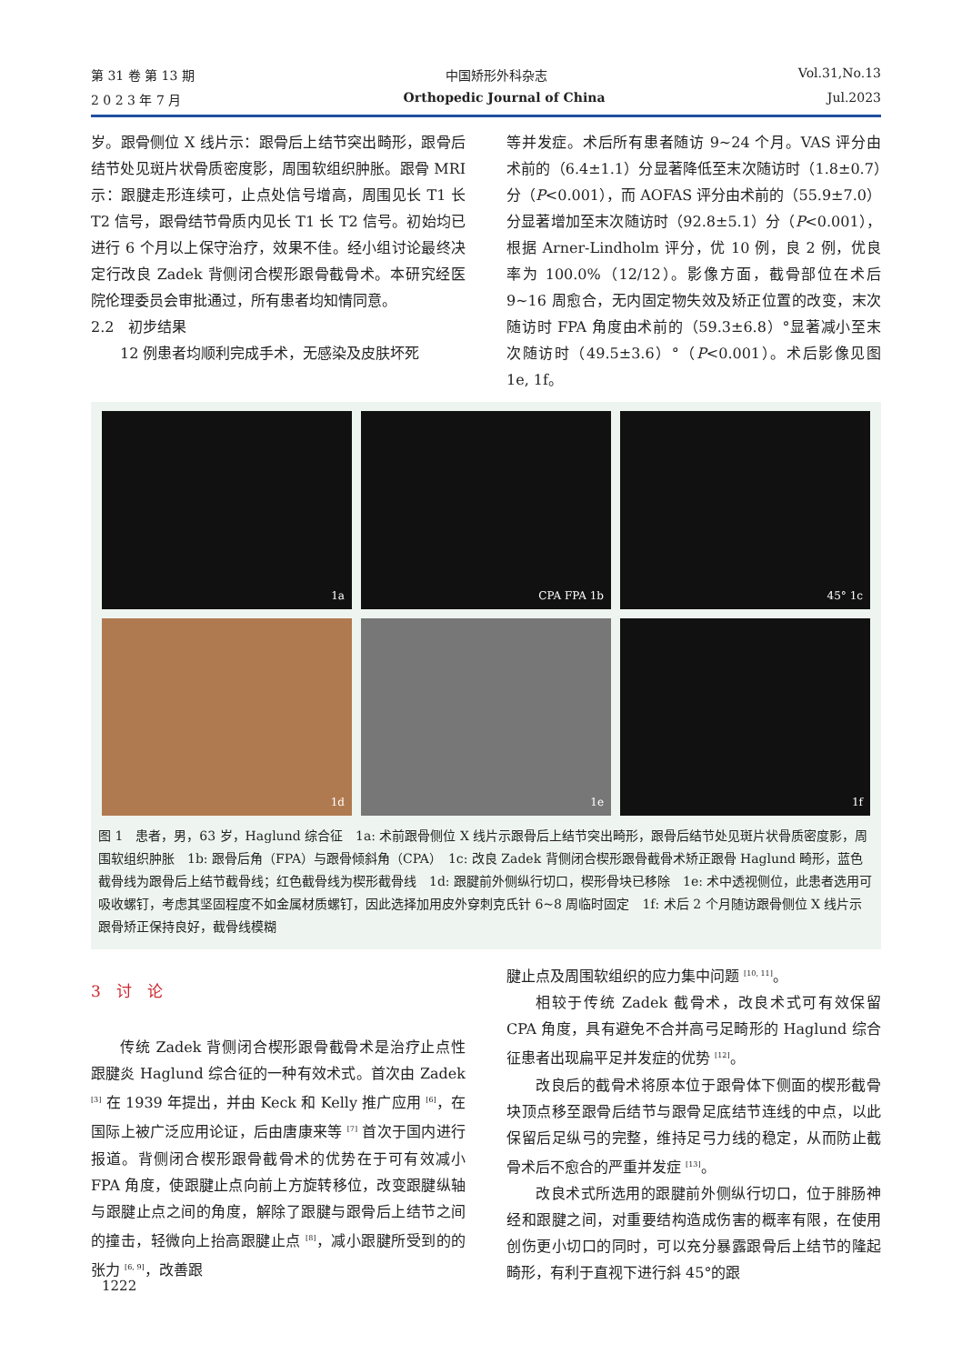第 31 卷 第 13 期 中国矫形外科杂志 Vol.31,No.13
2 0 2 3 年 7 月 Orthopedic Journal of China Jul.2023
岁。跟骨侧位 X 线片示：跟骨后上结节突出畸形，跟骨后结节处见斑片状骨质密度影，周围软组织肿胀。跟骨 MRI 示：跟腱走形连续可，止点处信号增高，周围见长 T1 长 T2 信号，跟骨结节骨质内见长 T1 长 T2 信号。初始均已进行 6 个月以上保守治疗，效果不佳。经小组讨论最终决定行改良 Zadek 背侧闭合楔形跟骨截骨术。本研究经医院伦理委员会审批通过，所有患者均知情同意。
2.2　初步结果
12 例患者均顺利完成手术，无感染及皮肤坏死
等并发症。术后所有患者随访 9~24 个月。VAS 评分由术前的（6.4±1.1）分显著降低至末次随访时（1.8±0.7）分（P<0.001），而 AOFAS 评分由术前的（55.9±7.0）分显著增加至末次随访时（92.8±5.1）分（P<0.001），根据 Arner-Lindholm 评分，优 10 例，良 2 例，优良率为 100.0%（12/12）。影像方面，截骨部位在术后 9~16 周愈合，无内固定物失效及矫正位置的改变，末次随访时 FPA 角度由术前的（59.3±6.8）°显著减小至末次随访时（49.5±3.6）°（P<0.001）。术后影像见图 1e, 1f。
1a
CPA FPA 1b
45° 1c
1d
1e
1f
图 1　患者，男，63 岁，Haglund 综合征　1a: 术前跟骨侧位 X 线片示跟骨后上结节突出畸形，跟骨后结节处见斑片状骨质密度影，周围软组织肿胀　1b: 跟骨后角（FPA）与跟骨倾斜角（CPA）　1c: 改良 Zadek 背侧闭合楔形跟骨截骨术矫正跟骨 Haglund 畸形，蓝色截骨线为跟骨后上结节截骨线；红色截骨线为楔形截骨线　1d: 跟腱前外侧纵行切口，楔形骨块已移除　1e: 术中透视侧位，此患者选用可吸收螺钉，考虑其坚固程度不如金属材质螺钉，因此选择加用皮外穿刺克氏针 6~8 周临时固定　1f: 术后 2 个月随访跟骨侧位 X 线片示跟骨矫正保持良好，截骨线模糊
3　讨　论
传统 Zadek 背侧闭合楔形跟骨截骨术是治疗止点性跟腱炎 Haglund 综合征的一种有效术式。首次由 Zadek <sup>[3]</sup> 在 1939 年提出，并由 Keck 和 Kelly 推广应用 <sup>[6]</sup>，在国际上被广泛应用论证，后由唐康来等 <sup>[7]</sup> 首次于国内进行报道。背侧闭合楔形跟骨截骨术的优势在于可有效减小 FPA 角度，使跟腱止点向前上方旋转移位，改变跟腱纵轴与跟腱止点之间的角度，解除了跟腱与跟骨后上结节之间的撞击，轻微向上抬高跟腱止点 <sup>[8]</sup>，减小跟腱所受到的的张力 <sup>[6, 9]</sup>，改善跟
腱止点及周围软组织的应力集中问题 <sup>[10, 11]</sup>。
相较于传统 Zadek 截骨术，改良术式可有效保留 CPA 角度，具有避免不合并高弓足畸形的 Haglund 综合征患者出现扁平足并发症的优势 <sup>[12]</sup>。
改良后的截骨术将原本位于跟骨体下侧面的楔形截骨块顶点移至跟骨后结节与跟骨足底结节连线的中点，以此保留后足纵弓的完整，维持足弓力线的稳定，从而防止截骨术后不愈合的严重并发症 <sup>[13]</sup>。
改良术式所选用的跟腱前外侧纵行切口，位于腓肠神经和跟腱之间，对重要结构造成伤害的概率有限，在使用创伤更小切口的同时，可以充分暴露跟骨后上结节的隆起畸形，有利于直视下进行斜 45°的跟
1222